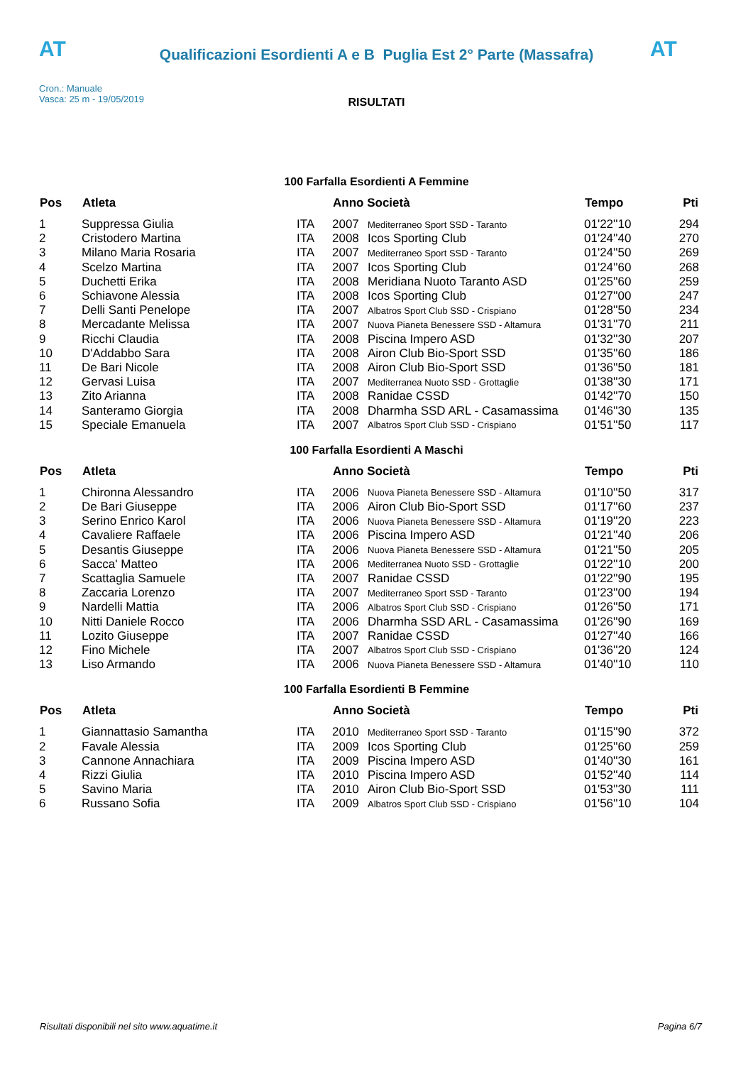AT AT
Qualificazioni Esordienti A e B Puglia Est 2° Parte (Massafra)
Cron.: Manuale
Vasca: 25 m - 19/05/2019
RISULTATI
100 Farfalla Esordienti A Femmine
| Pos | Atleta | | Anno Società | | Tempo | Pti |
| --- | --- | --- | --- | --- | --- | --- |
| 1 | Suppressa Giulia | ITA | 2007 | Mediterraneo Sport SSD - Taranto | 01'22''10 | 294 |
| 2 | Cristodero Martina | ITA | 2008 | Icos Sporting Club | 01'24''40 | 270 |
| 3 | Milano Maria Rosaria | ITA | 2007 | Mediterraneo Sport SSD - Taranto | 01'24''50 | 269 |
| 4 | Scelzo Martina | ITA | 2007 | Icos Sporting Club | 01'24''60 | 268 |
| 5 | Duchetti Erika | ITA | 2008 | Meridiana Nuoto Taranto ASD | 01'25''60 | 259 |
| 6 | Schiavone Alessia | ITA | 2008 | Icos Sporting Club | 01'27''00 | 247 |
| 7 | Delli Santi Penelope | ITA | 2007 | Albatros Sport Club SSD - Crispiano | 01'28''50 | 234 |
| 8 | Mercadante Melissa | ITA | 2007 | Nuova Pianeta Benessere SSD - Altamura | 01'31''70 | 211 |
| 9 | Ricchi Claudia | ITA | 2008 | Piscina Impero ASD | 01'32''30 | 207 |
| 10 | D'Addabbo Sara | ITA | 2008 | Airon Club Bio-Sport SSD | 01'35''60 | 186 |
| 11 | De Bari Nicole | ITA | 2008 | Airon Club Bio-Sport SSD | 01'36''50 | 181 |
| 12 | Gervasi Luisa | ITA | 2007 | Mediterranea Nuoto SSD - Grottaglie | 01'38''30 | 171 |
| 13 | Zito Arianna | ITA | 2008 | Ranidae CSSD | 01'42''70 | 150 |
| 14 | Santeramo Giorgia | ITA | 2008 | Dharmha SSD ARL - Casamassima | 01'46''30 | 135 |
| 15 | Speciale Emanuela | ITA | 2007 | Albatros Sport Club SSD - Crispiano | 01'51''50 | 117 |
100 Farfalla Esordienti A Maschi
| Pos | Atleta | | Anno Società | | Tempo | Pti |
| --- | --- | --- | --- | --- | --- | --- |
| 1 | Chironna Alessandro | ITA | 2006 | Nuova Pianeta Benessere SSD - Altamura | 01'10''50 | 317 |
| 2 | De Bari Giuseppe | ITA | 2006 | Airon Club Bio-Sport SSD | 01'17''60 | 237 |
| 3 | Serino Enrico Karol | ITA | 2006 | Nuova Pianeta Benessere SSD - Altamura | 01'19''20 | 223 |
| 4 | Cavaliere Raffaele | ITA | 2006 | Piscina Impero ASD | 01'21''40 | 206 |
| 5 | Desantis Giuseppe | ITA | 2006 | Nuova Pianeta Benessere SSD - Altamura | 01'21''50 | 205 |
| 6 | Sacca' Matteo | ITA | 2006 | Mediterranea Nuoto SSD - Grottaglie | 01'22''10 | 200 |
| 7 | Scattaglia Samuele | ITA | 2007 | Ranidae CSSD | 01'22''90 | 195 |
| 8 | Zaccaria Lorenzo | ITA | 2007 | Mediterraneo Sport SSD - Taranto | 01'23''00 | 194 |
| 9 | Nardelli Mattia | ITA | 2006 | Albatros Sport Club SSD - Crispiano | 01'26''50 | 171 |
| 10 | Nitti Daniele Rocco | ITA | 2006 | Dharmha SSD ARL - Casamassima | 01'26''90 | 169 |
| 11 | Lozito Giuseppe | ITA | 2007 | Ranidae CSSD | 01'27''40 | 166 |
| 12 | Fino Michele | ITA | 2007 | Albatros Sport Club SSD - Crispiano | 01'36''20 | 124 |
| 13 | Liso Armando | ITA | 2006 | Nuova Pianeta Benessere SSD - Altamura | 01'40''10 | 110 |
100 Farfalla Esordienti B Femmine
| Pos | Atleta | | Anno Società | | Tempo | Pti |
| --- | --- | --- | --- | --- | --- | --- |
| 1 | Giannattasio Samantha | ITA | 2010 | Mediterraneo Sport SSD - Taranto | 01'15''90 | 372 |
| 2 | Favale Alessia | ITA | 2009 | Icos Sporting Club | 01'25''60 | 259 |
| 3 | Cannone Annachiara | ITA | 2009 | Piscina Impero ASD | 01'40''30 | 161 |
| 4 | Rizzi Giulia | ITA | 2010 | Piscina Impero ASD | 01'52''40 | 114 |
| 5 | Savino Maria | ITA | 2010 | Airon Club Bio-Sport SSD | 01'53''30 | 111 |
| 6 | Russano Sofia | ITA | 2009 | Albatros Sport Club SSD - Crispiano | 01'56''10 | 104 |
Risultati disponibili nel sito www.aquatime.it Pagina 6/7